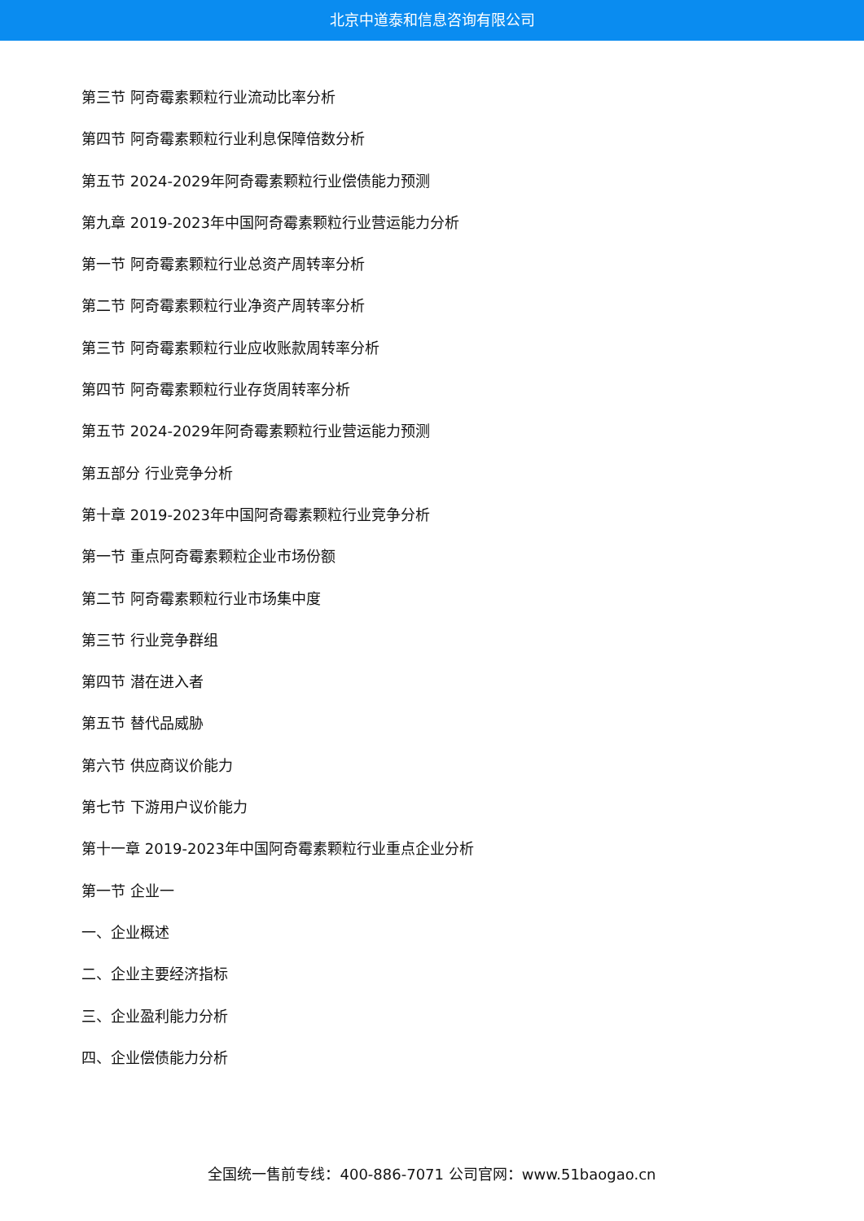北京中道泰和信息咨询有限公司
第三节 阿奇霉素颗粒行业流动比率分析
第四节 阿奇霉素颗粒行业利息保障倍数分析
第五节 2024-2029年阿奇霉素颗粒行业偿债能力预测
第九章 2019-2023年中国阿奇霉素颗粒行业营运能力分析
第一节 阿奇霉素颗粒行业总资产周转率分析
第二节 阿奇霉素颗粒行业净资产周转率分析
第三节 阿奇霉素颗粒行业应收账款周转率分析
第四节 阿奇霉素颗粒行业存货周转率分析
第五节 2024-2029年阿奇霉素颗粒行业营运能力预测
第五部分 行业竞争分析
第十章 2019-2023年中国阿奇霉素颗粒行业竞争分析
第一节 重点阿奇霉素颗粒企业市场份额
第二节 阿奇霉素颗粒行业市场集中度
第三节 行业竞争群组
第四节 潜在进入者
第五节 替代品威胁
第六节 供应商议价能力
第七节 下游用户议价能力
第十一章 2019-2023年中国阿奇霉素颗粒行业重点企业分析
第一节 企业一
一、企业概述
二、企业主要经济指标
三、企业盈利能力分析
四、企业偿债能力分析
全国统一售前专线：400-886-7071 公司官网：www.51baogao.cn